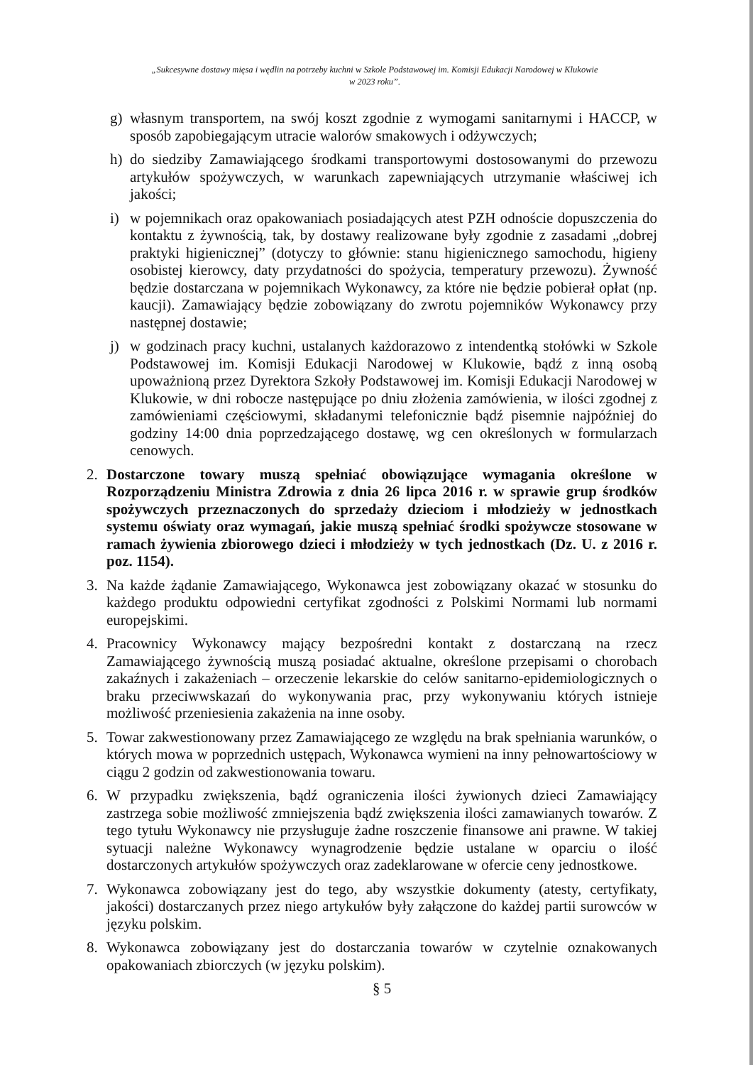„Sukcesywne dostawy mięsa i wędlin na potrzeby kuchni w Szkole Podstawowej im. Komisji Edukacji Narodowej w Klukowie
w 2023 roku”.
g) własnym transportem, na swój koszt zgodnie z wymogami sanitarnymi i HACCP, w sposób zapobiegającym utracie walorów smakowych i odżywczych;
h) do siedziby Zamawiającego środkami transportowymi dostosowanymi do przewozu artykułów spożywczych, w warunkach zapewniających utrzymanie właściwej ich jakości;
i) w pojemnikach oraz opakowaniach posiadających atest PZH odnoście dopuszczenia do kontaktu z żywnością, tak, by dostawy realizowane były zgodnie z zasadami „dobrej praktyki higienicznej” (dotyczy to głównie: stanu higienicznego samochodu, higieny osobistej kierowcy, daty przydatności do spożycia, temperatury przewozu). Żywność będzie dostarczana w pojemnikach Wykonawcy, za które nie będzie pobierał opłat (np. kaucji). Zamawiający będzie zobowiązany do zwrotu pojemników Wykonawcy przy następnej dostawie;
j) w godzinach pracy kuchni, ustalanych każdorazowo z intendentką stołówki w Szkole Podstawowej im. Komisji Edukacji Narodowej w Klukowie, bądź z inną osobą upoważnioną przez Dyrektora Szkoły Podstawowej im. Komisji Edukacji Narodowej w Klukowie, w dni robocze następujące po dniu złożenia zamówienia, w ilości zgodnej z zamówieniami częściowymi, składanymi telefonicznie bądź pisemnie najpóźniej do godziny 14:00 dnia poprzedzającego dostawę, wg cen określonych w formularzach cenowych.
2. Dostarczone towary muszą spełniać obowiązujące wymagania określone w Rozporządzeniu Ministra Zdrowia z dnia 26 lipca 2016 r. w sprawie grup środków spożywczych przeznaczonych do sprzedaży dzieciom i młodzieży w jednostkach systemu oświaty oraz wymagań, jakie muszą spełniać środki spożywcze stosowane w ramach żywienia zbiorowego dzieci i młodzieży w tych jednostkach (Dz. U. z 2016 r. poz. 1154).
3. Na każde żądanie Zamawiającego, Wykonawca jest zobowiązany okazać w stosunku do każdego produktu odpowiedni certyfikat zgodności z Polskimi Normami lub normami europejskimi.
4. Pracownicy Wykonawcy mający bezpośredni kontakt z dostarczaną na rzecz Zamawiającego żywnością muszą posiadać aktualne, określone przepisami o chorobach zakaźnych i zakażeniach – orzeczenie lekarskie do celów sanitarno-epidemiologicznych o braku przeciwwskazań do wykonywania prac, przy wykonywaniu których istnieje możliwość przeniesienia zakażenia na inne osoby.
5. Towar zakwestionowany przez Zamawiającego ze względu na brak spełniania warunków, o których mowa w poprzednich ustępach, Wykonawca wymieni na inny pełnowartościowy w ciągu 2 godzin od zakwestionowania towaru.
6. W przypadku zwiększenia, bądź ograniczenia ilości żywionych dzieci Zamawiający zastrzega sobie możliwość zmniejszenia bądź zwiększenia ilości zamawianych towarów. Z tego tytułu Wykonawcy nie przysługuje żadne roszczenie finansowe ani prawne. W takiej sytuacji należne Wykonawcy wynagrodzenie będzie ustalane w oparciu o ilość dostarczonych artykułów spożywczych oraz zadeklarowane w ofercie ceny jednostkowe.
7. Wykonawca zobowiązany jest do tego, aby wszystkie dokumenty (atesty, certyfikaty, jakości) dostarczanych przez niego artykułów były załączone do każdej partii surowców w języku polskim.
8. Wykonawca zobowiązany jest do dostarczania towarów w czytelnie oznakowanych opakowaniach zbiorczych (w języku polskim).
§ 5